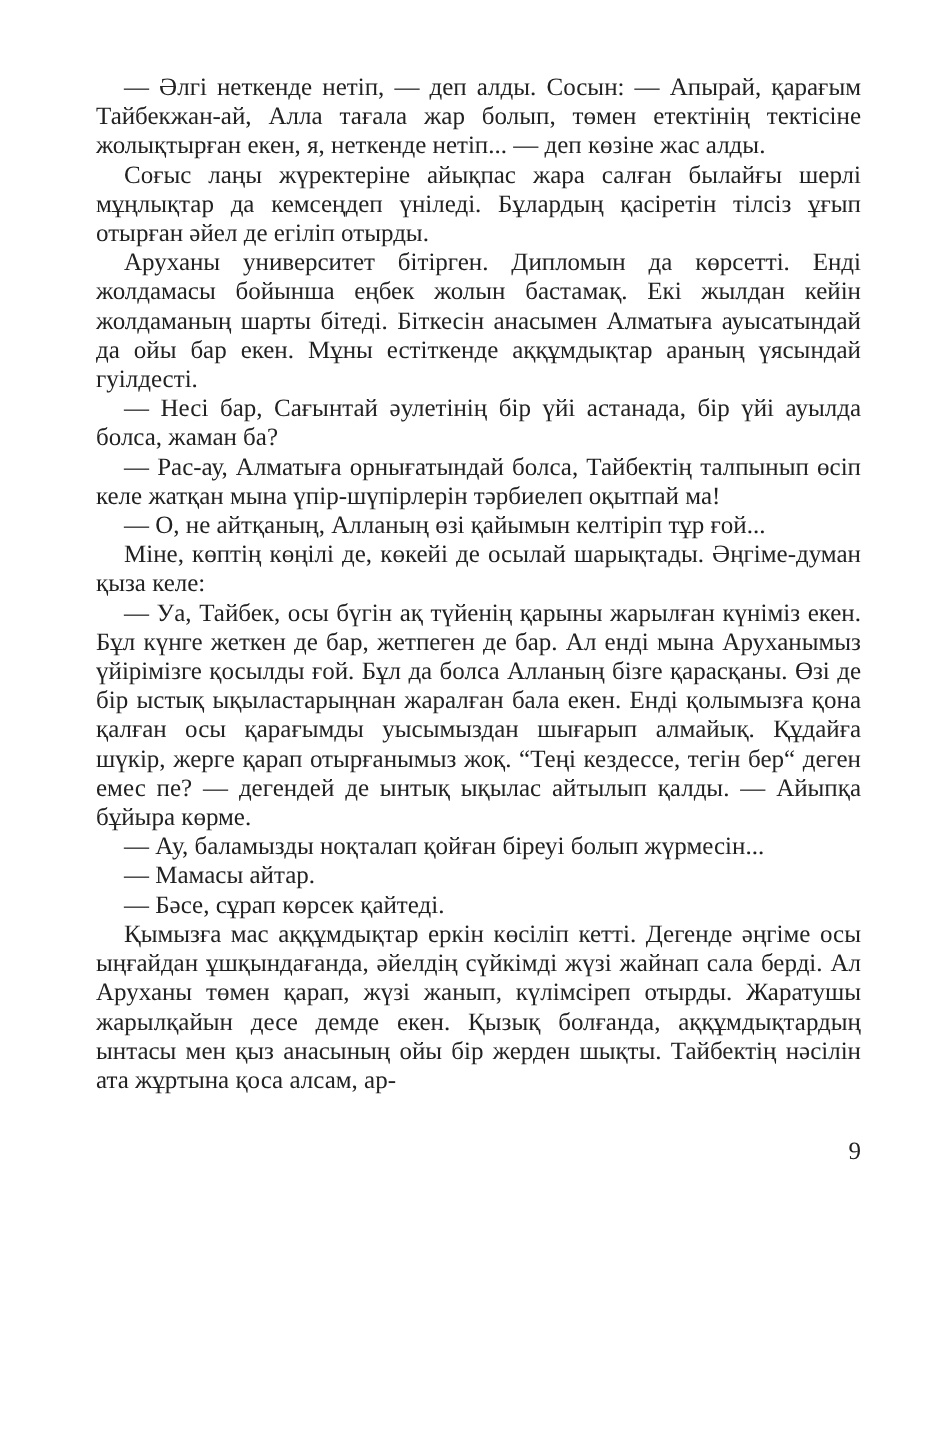— Әлгі неткенде нетіп, — деп алды. Сосын: — Апырай, қарағым Тайбекжан-ай, Алла тағала жар болып, төмен етектінің тектісіне жолықтырған екен, я, неткенде нетіп... — деп көзіне жас алды.
Соғыс лаңы жүректеріне айықпас жара салған былайғы шерлі мұңлықтар да кемсеңдеп үніледі. Бұлардың қасіретін тілсіз ұғып отырған әйел де егіліп отырды.
Аруханы университет бітірген. Дипломын да көрсетті. Енді жолдамасы бойынша еңбек жолын бастамақ. Екі жылдан кейін жолдаманың шарты бітеді. Біткесін анасымен Алматыға ауысатындай да ойы бар екен. Мұны естіткенде аққұмдықтар араның үясындай гуілдесті.
— Несі бар, Сағынтай әулетінің бір үйі астанада, бір үйі ауылда болса, жаман ба?
— Рас-ау, Алматыға орнығатындай болса, Тайбектің талпынып өсіп келе жатқан мына үпір-шүпірлерін тәрбиелеп оқытпай ма!
— О, не айтқаның, Алланың өзі қайымын келтіріп тұр ғой...
Міне, көптің көңілі де, көкейі де осылай шарықтады. Әңгіме-думан қыза келе:
— Уа, Тайбек, осы бүгін ақ түйенің қарыны жарылған күніміз екен. Бұл күнге жеткен де бар, жетпеген де бар. Ал енді мына Аруханымыз үйірімізге қосылды ғой. Бұл да болса Алланың бізге қарасқаны. Өзі де бір ыстық ықыластарыңнан жаралған бала екен. Енді қолымызға қона қалған осы қарағымды уысымыздан шығарып алмайық. Құдайға шүкір, жерге қарап отырғанымыз жоқ. “Теңі кездессе, тегін бер“ деген емес пе? — дегендей де ынтық ықылас айтылып қалды. — Айыпқа бұйыра көрме.
— Ау, баламызды ноқталап қойған біреуі болып жүрмесін...
— Мамасы айтар.
— Бәсе, сұрап көрсек қайтеді.
Қымызға мас аққұмдықтар еркін көсіліп кетті. Дегенде әңгіме осы ыңғайдан ұшқындағанда, әйелдің сүйкімді жүзі жайнап сала берді. Ал Аруханы төмен қарап, жүзі жанып, күлімсіреп отырды. Жаратушы жарылқайын десе демде екен. Қызық болғанда, аққұмдықтардың ынтасы мен қыз анасының ойы бір жерден шықты. Тайбектің нәсілін ата жұртына қоса алсам, ар-
9